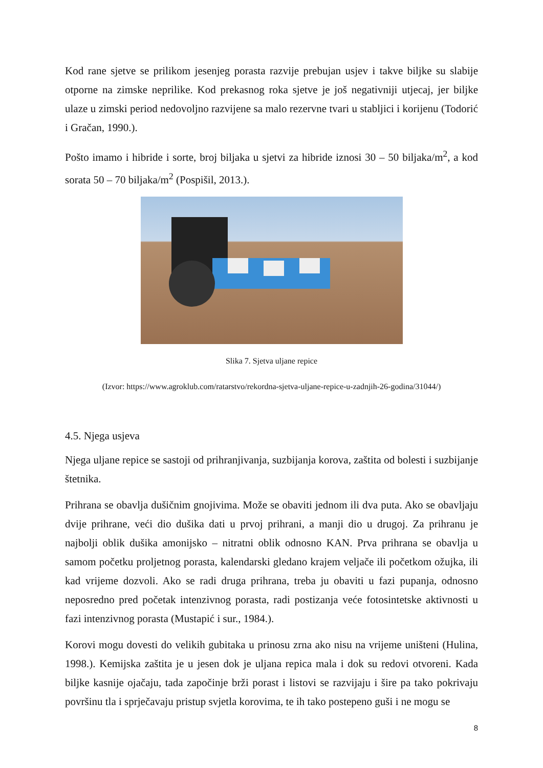Kod rane sjetve se prilikom jesenjeg porasta razvije prebujan usjev i takve biljke su slabije otporne na zimske neprilike. Kod prekasnog roka sjetve je još negativniji utjecaj, jer biljke ulaze u zimski period nedovoljno razvijene sa malo rezervne tvari u stabljici i korijenu (Todorić i Gračan, 1990.).
Pošto imamo i hibride i sorte, broj biljaka u sjetvi za hibride iznosi 30 – 50 biljaka/m<sup>2</sup>, a kod sorata 50 – 70 biljaka/m<sup>2</sup> (Pospišil, 2013.).
Slika 7. Sjetva uljane repice
(Izvor: https://www.agroklub.com/ratarstvo/rekordna-sjetva-uljane-repice-u-zadnjih-26-godina/31044/)
4.5. Njega usjeva
Njega uljane repice se sastoji od prihranjivanja, suzbijanja korova, zaštita od bolesti i suzbijanje štetnika.
Prihrana se obavlja dušičnim gnojivima. Može se obaviti jednom ili dva puta. Ako se obavljaju dvije prihrane, veći dio dušika dati u prvoj prihrani, a manji dio u drugoj. Za prihranu je najbolji oblik dušika amonijsko – nitratni oblik odnosno KAN. Prva prihrana se obavlja u samom početku proljetnog porasta, kalendarski gledano krajem veljače ili početkom ožujka, ili kad vrijeme dozvoli. Ako se radi druga prihrana, treba ju obaviti u fazi pupanja, odnosno neposredno pred početak intenzivnog porasta, radi postizanja veće fotosintetske aktivnosti u fazi intenzivnog porasta (Mustapić i sur., 1984.).
Korovi mogu dovesti do velikih gubitaka u prinosu zrna ako nisu na vrijeme uništeni (Hulina, 1998.). Kemijska zaštita je u jesen dok je uljana repica mala i dok su redovi otvoreni. Kada biljke kasnije ojačaju, tada započinje brži porast i listovi se razvijaju i šire pa tako pokrivaju površinu tla i sprječavaju pristup svjetla korovima, te ih tako postepeno guši i ne mogu se
8